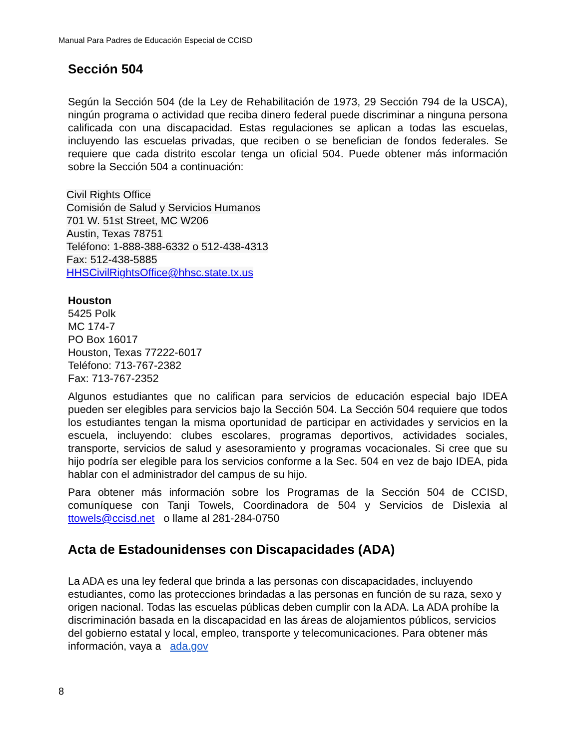Manual Para Padres de Educación Especial de CCISD
Sección 504
Según la Sección 504 (de la Ley de Rehabilitación de 1973, 29 Sección 794 de la USCA), ningún programa o actividad que reciba dinero federal puede discriminar a ninguna persona calificada con una discapacidad. Estas regulaciones se aplican a todas las escuelas, incluyendo las escuelas privadas, que reciben o se benefician de fondos federales. Se requiere que cada distrito escolar tenga un oficial 504. Puede obtener más información sobre la Sección 504 a continuación:
Civil Rights Office
Comisión de Salud y Servicios Humanos
701 W. 51st Street, MC W206
Austin, Texas 78751
Teléfono: 1-888-388-6332 o 512-438-4313
Fax: 512-438-5885
HHSCivilRightsOffice@hhsc.state.tx.us
Houston
5425 Polk
MC 174-7
PO Box 16017
Houston, Texas 77222-6017
Teléfono: 713-767-2382
Fax: 713-767-2352
Algunos estudiantes que no califican para servicios de educación especial bajo IDEA pueden ser elegibles para servicios bajo la Sección 504. La Sección 504 requiere que todos los estudiantes tengan la misma oportunidad de participar en actividades y servicios en la escuela, incluyendo: clubes escolares, programas deportivos, actividades sociales, transporte, servicios de salud y asesoramiento y programas vocacionales. Si cree que su hijo podría ser elegible para los servicios conforme a la Sec. 504 en vez de bajo IDEA, pida hablar con el administrador del campus de su hijo.
Para obtener más información sobre los Programas de la Sección 504 de CCISD, comuníquese con Tanji Towels, Coordinadora de 504 y Servicios de Dislexia al ttowels@ccisd.net o llame al 281-284-0750
Acta de Estadounidenses con Discapacidades (ADA)
La ADA es una ley federal que brinda a las personas con discapacidades, incluyendo estudiantes, como las protecciones brindadas a las personas en función de su raza, sexo y origen nacional. Todas las escuelas públicas deben cumplir con la ADA. La ADA prohíbe la discriminación basada en la discapacidad en las áreas de alojamientos públicos, servicios del gobierno estatal y local, empleo, transporte y telecomunicaciones. Para obtener más información, vaya a ada.gov
8